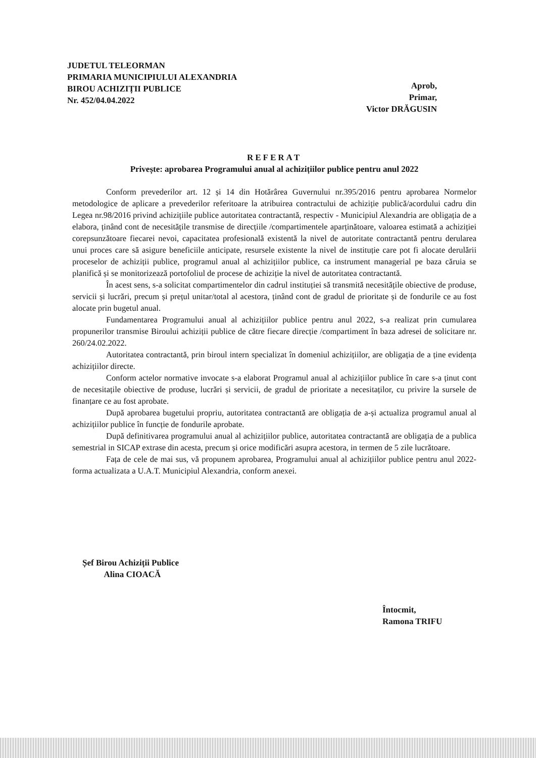JUDETUL TELEORMAN
PRIMARIA MUNICIPIULUI ALEXANDRIA
BIROU ACHIZIȚII PUBLICE
Nr. 452/04.04.2022
Aprob,
Primar,
Victor DRĂGUSIN
REFERAT
Privește: aprobarea Programului anual al achizițiilor publice pentru anul 2022
Conform prevederilor art. 12 și 14 din Hotărârea Guvernului nr.395/2016 pentru aprobarea Normelor metodologice de aplicare a prevederilor referitoare la atribuirea contractului de achiziție publică/acordului cadru din Legea nr.98/2016 privind achizițiile publice autoritatea contractantă, respectiv - Municipiul Alexandria are obligația de a elabora, ținând cont de necesitățile transmise de direcțiile /compartimentele aparținătoare, valoarea estimată a achiziției corepsunzătoare fiecarei nevoi, capacitatea profesională existentă la nivel de autoritate contractantă pentru derularea unui proces care să asigure beneficiile anticipate, resursele existente la nivel de instituție care pot fi alocate derulării proceselor de achiziții publice, programul anual al achizițiilor publice, ca instrument managerial pe baza căruia se planifică și se monitorizează portofoliul de procese de achiziție la nivel de autoritatea contractantă.
În acest sens, s-a solicitat compartimentelor din cadrul instituției să transmită necesitățile obiective de produse, servicii și lucrări, precum și prețul unitar/total al acestora, ținând cont de gradul de prioritate și de fondurile ce au fost alocate prin bugetul anual.
Fundamentarea Programului anual al achizițiilor publice pentru anul 2022, s-a realizat prin cumularea propunerilor transmise Biroului achiziții publice de către fiecare direcție /compartiment în baza adresei de solicitare nr. 260/24.02.2022.
Autoritatea contractantă, prin biroul intern specializat în domeniul achizițiilor, are obligația de a ține evidența achizițiilor directe.
Conform actelor normative invocate s-a elaborat Programul anual al achizițiilor publice în care s-a ținut cont de necesitațile obiective de produse, lucrări și servicii, de gradul de prioritate a necesitaților, cu privire la sursele de finanțare ce au fost aprobate.
După aprobarea bugetului propriu, autoritatea contractantă are obligația de a-și actualiza programul anual al achizițiilor publice în funcție de fondurile aprobate.
După definitivarea programului anual al achizițiilor publice, autoritatea contractantă are obligația de a publica semestrial in SICAP extrase din acesta, precum și orice modificări asupra acestora, in termen de 5 zile lucrătoare.
Fața de cele de mai sus, vă propunem aprobarea, Programului anual al achizițiilor publice pentru anul 2022- forma actualizata a U.A.T. Municipiul Alexandria, conform anexei.
Șef Birou Achiziții Publice
Alina CIOACĂ
Întocmit,
Ramona TRIFU